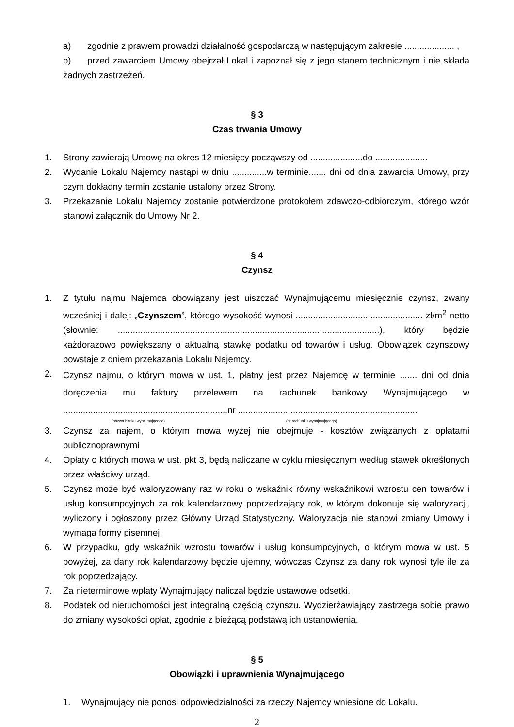a) zgodnie z prawem prowadzi działalność gospodarczą w następującym zakresie .................... ,
b) przed zawarciem Umowy obejrzał Lokal i zapoznał się z jego stanem technicznym i nie składa żadnych zastrzeżeń.
§ 3
Czas trwania Umowy
1. Strony zawierają Umowę na okres 12 miesięcy począwszy od .....................do .....................
2. Wydanie Lokalu Najemcy nastąpi w dniu ..............w terminie....... dni od dnia zawarcia Umowy, przy czym dokładny termin zostanie ustalony przez Strony.
3. Przekazanie Lokalu Najemcy zostanie potwierdzone protokołem zdawczo-odbiorczym, którego wzór stanowi załącznik do Umowy Nr 2.
§ 4
Czynsz
1. Z tytułu najmu Najemca obowiązany jest uiszczać Wynajmującemu miesięcznie czynsz, zwany wcześniej i dalej: „Czynszem”, którego wysokość wynosi ................................................... zł/m<sup>2</sup> netto (słownie: .........................................................................................................), który będzie każdorazowo powiększany o aktualną stawkę podatku od towarów i usług. Obowiązek czynszowy powstaje z dniem przekazania Lokalu Najemcy.
2. Czynsz najmu, o którym mowa w ust. 1, płatny jest przez Najemcę w terminie ....... dni od dnia doręczenia mu faktury przelewem na rachunek bankowy Wynajmującego w ..................................................................nr ........................................................................
(nazwa banku wynajmującego) (nr rachunku wynajmującego)
3. Czynsz za najem, o którym mowa wyżej nie obejmuje - kosztów związanych z opłatami publicznoprawnymi
4. Opłaty o których mowa w ust. pkt 3, będą naliczane w cyklu miesięcznym według stawek określonych przez właściwy urząd.
5. Czynsz może być waloryzowany raz w roku o wskaźnik równy wskaźnikowi wzrostu cen towarów i usług konsumpcyjnych za rok kalendarzowy poprzedzający rok, w którym dokonuje się waloryzacji, wyliczony i ogłoszony przez Główny Urząd Statystyczny. Waloryzacja nie stanowi zmiany Umowy i wymaga formy pisemnej.
6. W przypadku, gdy wskaźnik wzrostu towarów i usług konsumpcyjnych, o którym mowa w ust. 5 powyżej, za dany rok kalendarzowy będzie ujemny, wówczas Czynsz za dany rok wynosi tyle ile za rok poprzedzający.
7. Za nieterminowe wpłaty Wynajmujący naliczał będzie ustawowe odsetki.
8. Podatek od nieruchomości jest integralną częścią czynszu. Wydzierżawiający zastrzega sobie prawo do zmiany wysokości opłat, zgodnie z bieżącą podstawą ich ustanowienia.
§ 5
Obowiązki i uprawnienia Wynajmującego
1. Wynajmujący nie ponosi odpowiedzialności za rzeczy Najemcy wniesione do Lokalu.
2